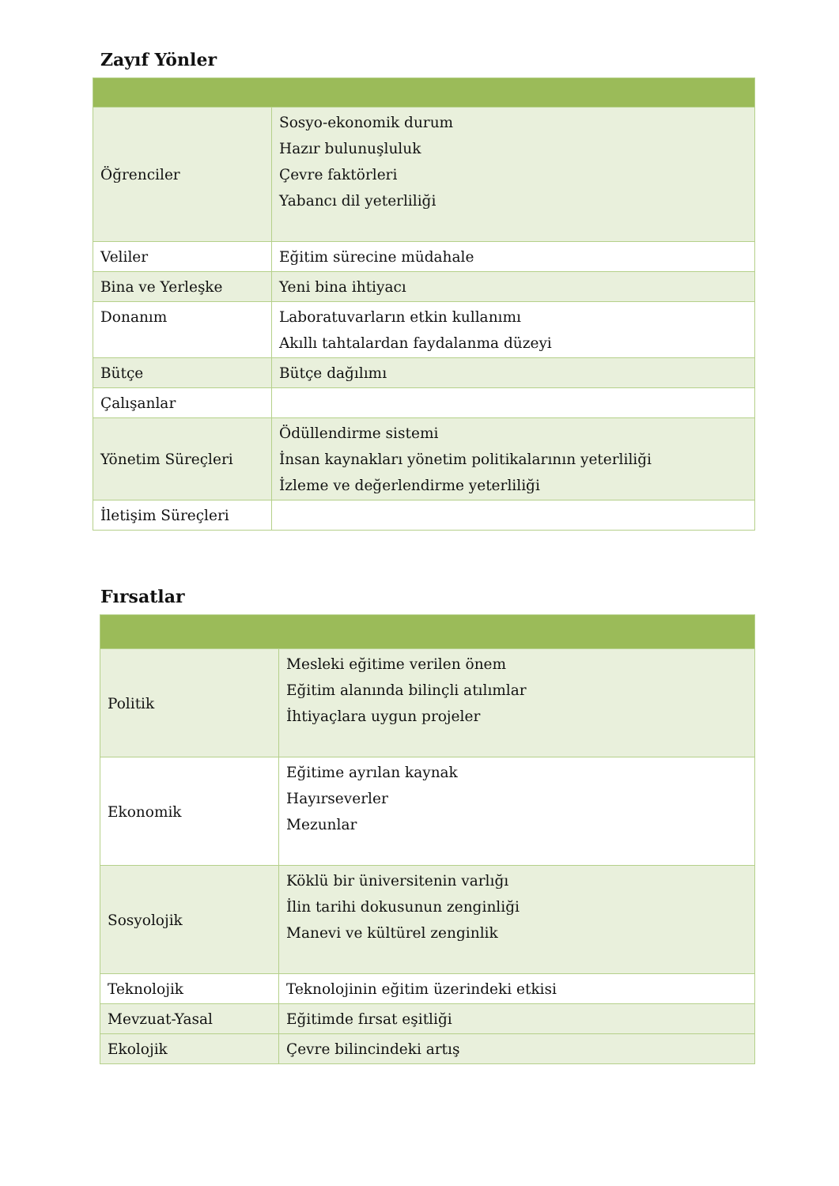Zayıf Yönler
| Öğrenciler | Sosyo-ekonomik durum Hazır bulunuşluluk Çevre faktörleri Yabancı dil yeterliliği |
| Veliler | Eğitim sürecine müdahale |
| Bina ve Yerleşke | Yeni bina ihtiyacı |
| Donanım | Laboratuvarların etkin kullanımı Akıllı tahtalardan faydalanma düzeyi |
| Bütçe | Bütçe dağılımı |
| Çalışanlar | |
| Yönetim Süreçleri | Ödüllendirme sistemi İnsan kaynakları yönetim politikalarının yeterliliği İzleme ve değerlendirme yeterliliği |
| İletişim Süreçleri | |
Fırsatlar
| Politik | Mesleki eğitime verilen önem Eğitim alanında bilinçli atılımlar İhtiyaçlara uygun projeler |
| Ekonomik | Eğitime ayrılan kaynak Hayırseverler Mezunlar |
| Sosyolojik | Köklü bir üniversitenin varlığı İlin tarihi dokusunun zenginliği Manevi ve kültürel zenginlik |
| Teknolojik | Teknolojinin eğitim üzerindeki etkisi |
| Mevzuat-Yasal | Eğitimde fırsat eşitliği |
| Ekolojik | Çevre bilincindeki artış |